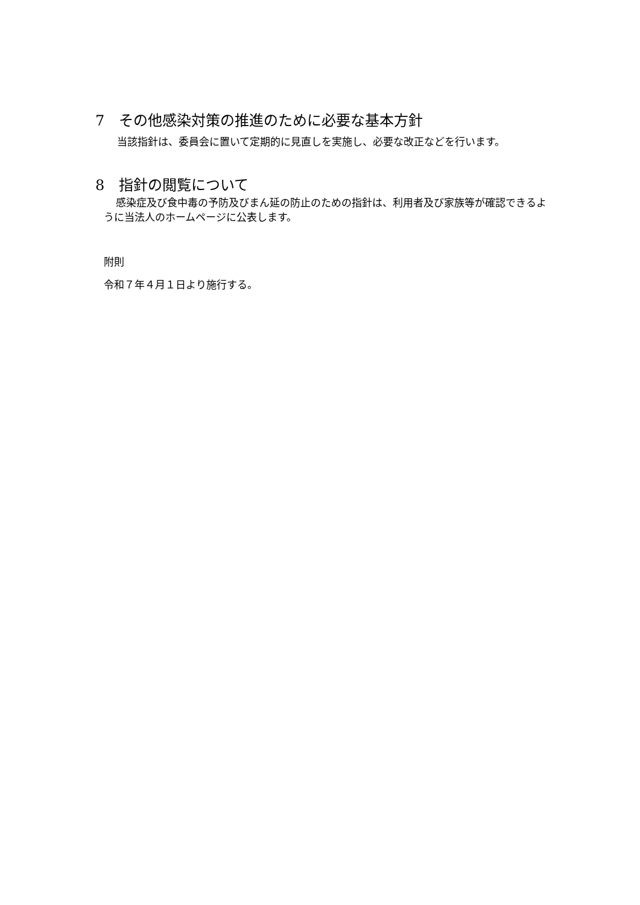7　その他感染対策の推進のために必要な基本方針
当該指針は、委員会に置いて定期的に見直しを実施し、必要な改正などを行います。
8　指針の閲覧について
感染症及び食中毒の予防及びまん延の防止のための指針は、利用者及び家族等が確認できるように当法人のホームページに公表します。
附則
令和７年４月１日より施行する。